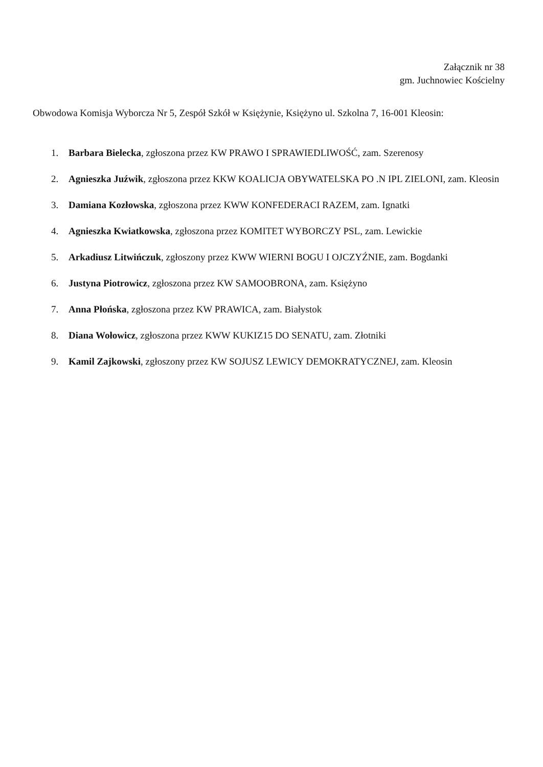Załącznik nr 38
gm. Juchnowiec Kościelny
Obwodowa Komisja Wyborcza Nr 5, Zespół Szkół w Księżynie, Księżyno ul. Szkolna 7, 16-001 Kleosin:
1. Barbara Bielecka, zgłoszona przez KW PRAWO I SPRAWIEDLIWOŚĆ, zam. Szerenosy
2. Agnieszka Juźwik, zgłoszona przez KKW KOALICJA OBYWATELSKA PO .N IPL ZIELONI, zam. Kleosin
3. Damiana Kozłowska, zgłoszona przez KWW KONFEDERACI RAZEM, zam. Ignatki
4. Agnieszka Kwiatkowska, zgłoszona przez KOMITET WYBORCZY PSL, zam. Lewickie
5. Arkadiusz Litwińczuk, zgłoszony przez KWW WIERNI BOGU I OJCZYŹNIE, zam. Bogdanki
6. Justyna Piotrowicz, zgłoszona przez KW SAMOOBRONA, zam. Księżyno
7. Anna Płońska, zgłoszona przez KW PRAWICA, zam. Białystok
8. Diana Wołowicz, zgłoszona przez KWW KUKIZ15 DO SENATU, zam. Złotniki
9. Kamil Zajkowski, zgłoszony przez KW SOJUSZ LEWICY DEMOKRATYCZNEJ, zam. Kleosin